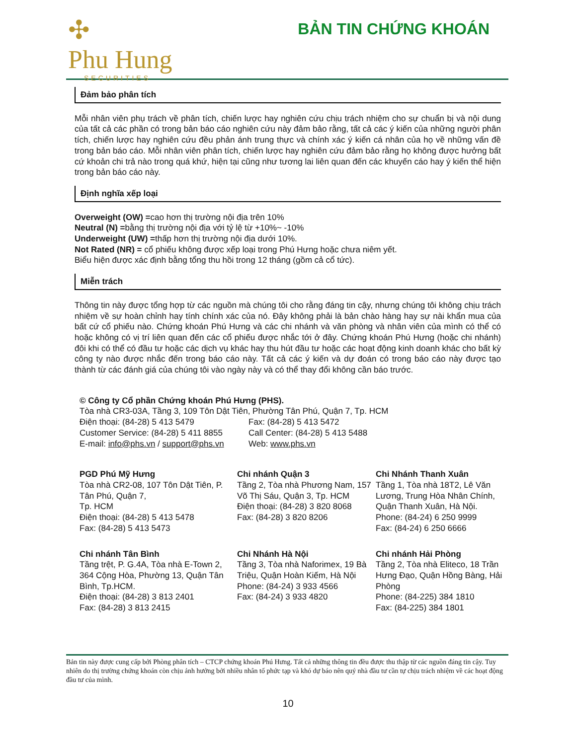✣
Phu Hung
SECURITIES
BẢN TIN CHỨNG KHOÁN
Đảm bảo phân tích
Mỗi nhân viên phụ trách về phân tích, chiến lược hay nghiên cứu chịu trách nhiệm cho sự chuẩn bị và nội dung của tất cả các phần có trong bản báo cáo nghiên cứu này đảm bảo rằng, tất cả các ý kiến của những người phân tích, chiến lược hay nghiên cứu đều phản ánh trung thực và chính xác ý kiến cá nhân của họ về những vấn đề trong bản báo cáo. Mỗi nhân viên phân tích, chiến lược hay nghiên cứu đảm bảo rằng họ không được hưởng bất cứ khoản chi trả nào trong quá khứ, hiện tại cũng như tương lai liên quan đến các khuyến cáo hay ý kiến thể hiện trong bản báo cáo này.
Định nghĩa xếp loại
Overweight (OW) =cao hơn thị trường nội địa trên 10%
Neutral (N) =bằng thị trường nội địa với tỷ lệ từ +10%~ -10%
Underweight (UW) =thấp hơn thị trường nội địa dưới 10%.
Not Rated (NR) = cổ phiếu không được xếp loại trong Phú Hưng hoặc chưa niêm yết.
Biểu hiện được xác định bằng tổng thu hồi trong 12 tháng (gồm cả cổ tức).
Miễn trách
Thông tin này được tổng hợp từ các nguồn mà chúng tôi cho rằng đáng tin cậy, nhưng chúng tôi không chịu trách nhiệm về sự hoàn chỉnh hay tính chính xác của nó. Đây không phải là bản chào hàng hay sự nài khẩn mua của bất cứ cổ phiếu nào. Chứng khoán Phú Hưng và các chi nhánh và văn phòng và nhân viên của mình có thể có hoặc không có vị trí liên quan đến các cổ phiếu được nhắc tới ở đây. Chứng khoán Phú Hưng (hoặc chi nhánh) đôi khi có thể có đầu tư hoặc các dịch vụ khác hay thu hút đầu tư hoặc các hoạt động kinh doanh khác cho bất kỳ công ty nào được nhắc đến trong báo cáo này. Tất cả các ý kiến và dự đoán có trong báo cáo này được tạo thành từ các đánh giá của chúng tôi vào ngày này và có thể thay đổi không cần báo trước.
© Công ty Cổ phần Chứng khoán Phú Hưng (PHS).
Tòa nhà CR3-03A, Tầng 3, 109 Tôn Dật Tiên, Phường Tân Phú, Quận 7, Tp. HCM
Điện thoại: (84-28) 5 413 5479 Fax: (84-28) 5 413 5472
Customer Service: (84-28) 5 411 8855 Call Center: (84-28) 5 413 5488
E-mail: info@phs.vn / support@phs.vn Web: www.phs.vn
PGD Phú Mỹ Hưng
Tòa nhà CR2-08, 107 Tôn Dật Tiên, P. Tân Phú, Quận 7,
Tp. HCM
Điện thoại: (84-28) 5 413 5478
Fax: (84-28) 5 413 5473
Chi nhánh Quận 3
Tầng 2, Tòa nhà Phương Nam, 157 Võ Thị Sáu, Quận 3, Tp. HCM
Điện thoại: (84-28) 3 820 8068
Fax: (84-28) 3 820 8206
Chi Nhánh Thanh Xuân
Tầng 1, Tòa nhà 18T2, Lê Văn Lương, Trung Hòa Nhân Chính, Quận Thanh Xuân, Hà Nội.
Phone: (84-24) 6 250 9999
Fax: (84-24) 6 250 6666
Chi nhánh Tân Bình
Tầng trệt, P. G.4A, Tòa nhà E-Town 2, 364 Cộng Hòa, Phường 13, Quận Tân Bình, Tp.HCM.
Điện thoại: (84-28) 3 813 2401
Fax: (84-28) 3 813 2415
Chi Nhánh Hà Nội
Tầng 3, Tòa nhà Naforimex, 19 Bà Triệu, Quận Hoàn Kiếm, Hà Nội
Phone: (84-24) 3 933 4566
Fax: (84-24) 3 933 4820
Chi nhánh Hải Phòng
Tầng 2, Tòa nhà Eliteco, 18 Trần Hưng Đạo, Quận Hồng Bàng, Hải Phòng
Phone: (84-225) 384 1810
Fax: (84-225) 384 1801
Bản tin này được cung cấp bởi Phòng phân tích – CTCP chứng khoán Phú Hưng. Tất cả những thông tin đều được thu thập từ các nguồn đáng tin cậy. Tuy nhiên do thị trường chứng khoán còn chịu ảnh hưởng bởi nhiều nhân tố phức tạp và khó dự báo nên quý nhà đầu tư cần tự chịu trách nhiệm về các hoạt động đầu tư của mình.
10